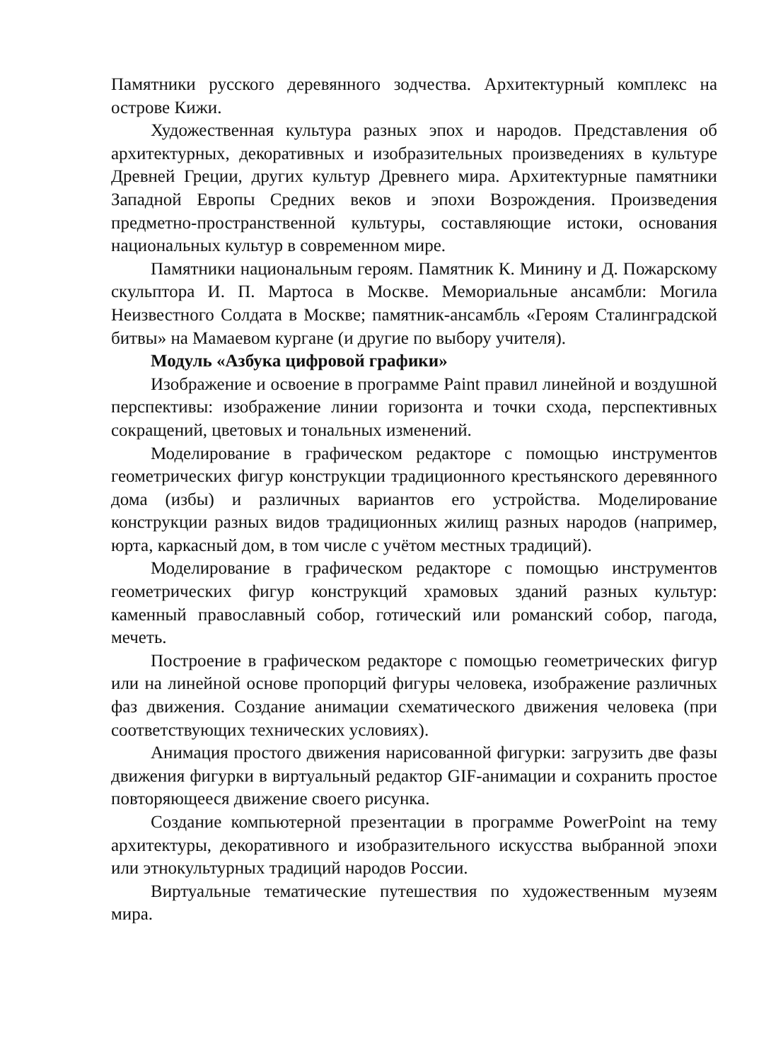Памятники русского деревянного зодчества. Архитектурный комплекс на острове Кижи.
Художественная культура разных эпох и народов. Представления об архитектурных, декоративных и изобразительных произведениях в культуре Древней Греции, других культур Древнего мира. Архитектурные памятники Западной Европы Средних веков и эпохи Возрождения. Произведения предметно-пространственной культуры, составляющие истоки, основания национальных культур в современном мире.
Памятники национальным героям. Памятник К. Минину и Д. Пожарскому скульптора И. П. Мартоса в Москве. Мемориальные ансамбли: Могила Неизвестного Солдата в Москве; памятник-ансамбль «Героям Сталинградской битвы» на Мамаевом кургане (и другие по выбору учителя).
Модуль «Азбука цифровой графики»
Изображение и освоение в программе Paint правил линейной и воздушной перспективы: изображение линии горизонта и точки схода, перспективных сокращений, цветовых и тональных изменений.
Моделирование в графическом редакторе с помощью инструментов геометрических фигур конструкции традиционного крестьянского деревянного дома (избы) и различных вариантов его устройства. Моделирование конструкции разных видов традиционных жилищ разных народов (например, юрта, каркасный дом, в том числе с учётом местных традиций).
Моделирование в графическом редакторе с помощью инструментов геометрических фигур конструкций храмовых зданий разных культур: каменный православный собор, готический или романский собор, пагода, мечеть.
Построение в графическом редакторе с помощью геометрических фигур или на линейной основе пропорций фигуры человека, изображение различных фаз движения. Создание анимации схематического движения человека (при соответствующих технических условиях).
Анимация простого движения нарисованной фигурки: загрузить две фазы движения фигурки в виртуальный редактор GIF-анимации и сохранить простое повторяющееся движение своего рисунка.
Создание компьютерной презентации в программе PowerPoint на тему архитектуры, декоративного и изобразительного искусства выбранной эпохи или этнокультурных традиций народов России.
Виртуальные тематические путешествия по художественным музеям мира.